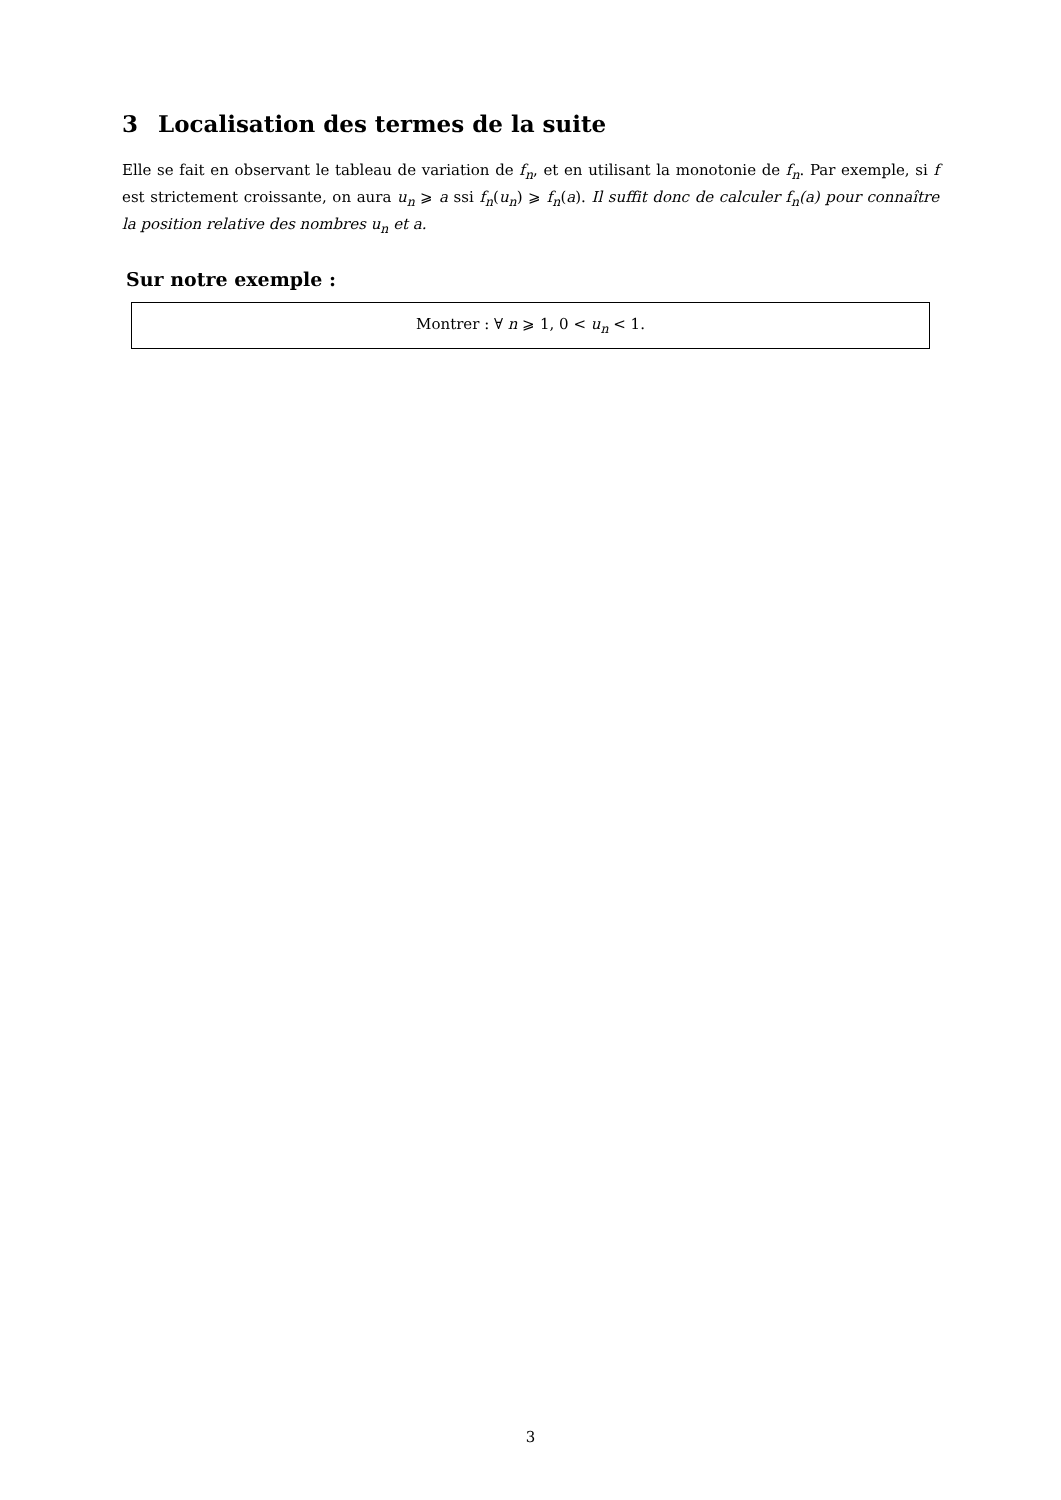3 Localisation des termes de la suite
Elle se fait en observant le tableau de variation de f<sub>n</sub>, et en utilisant la monotonie de f<sub>n</sub>. Par exemple, si f est strictement croissante, on aura u<sub>n</sub> ⩾ a ssi f<sub>n</sub>(u<sub>n</sub>) ⩾ f<sub>n</sub>(a). Il suffit donc de calculer f<sub>n</sub>(a) pour connaître la position relative des nombres u<sub>n</sub> et a.
Sur notre exemple :
Montrer : ∀ n ⩾ 1, 0 < u<sub>n</sub> < 1.
3